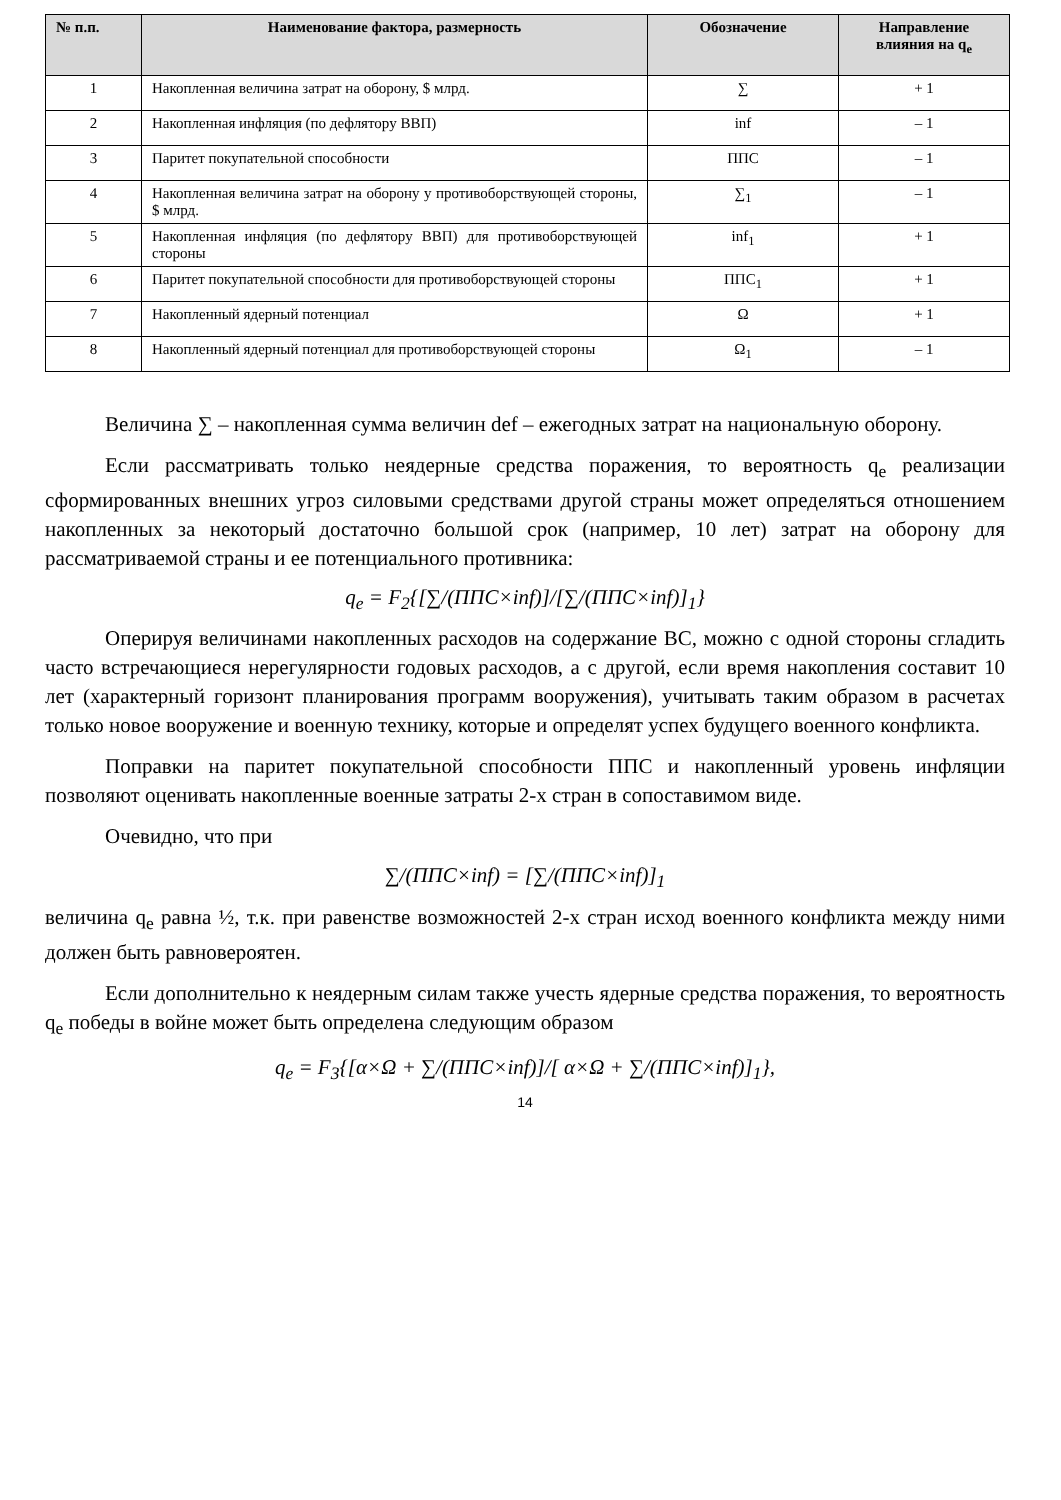| № п.п. | Наименование фактора, размерность | Обозначение | Направление влияния на q<sub>e</sub> |
| --- | --- | --- | --- |
| 1 | Накопленная величина затрат на оборону, $ млрд. | ∑ | + 1 |
| 2 | Накопленная инфляция (по дефлятору ВВП) | inf | – 1 |
| 3 | Паритет покупательной способности | ППС | – 1 |
| 4 | Накопленная величина затрат на оборону у противоборствующей стороны, $ млрд. | ∑<sub>1</sub> | – 1 |
| 5 | Накопленная инфляция (по дефлятору ВВП) для противоборствующей стороны | inf<sub>1</sub> | + 1 |
| 6 | Паритет покупательной способности для противоборствующей стороны | ППС<sub>1</sub> | + 1 |
| 7 | Накопленный ядерный потенциал | Ω | + 1 |
| 8 | Накопленный ядерный потенциал для противоборствующей стороны | Ω<sub>1</sub> | – 1 |
Величина ∑ – накопленная сумма величин def – ежегодных затрат на национальную оборону.
Если рассматривать только неядерные средства поражения, то вероятность q<sub>e</sub> реализации сформированных внешних угроз силовыми средствами другой страны может определяться отношением накопленных за некоторый достаточно большой срок (например, 10 лет) затрат на оборону для рассматриваемой страны и ее потенциального противника:
q<sub>e</sub> = F<sub>2</sub>{[∑/(ППС×inf)]/[∑/(ППС×inf)]<sub>1</sub>}
Оперируя величинами накопленных расходов на содержание ВС, можно с одной стороны сгладить часто встречающиеся нерегулярности годовых расходов, а с другой, если время накопления составит 10 лет (характерный горизонт планирования программ вооружения), учитывать таким образом в расчетах только новое вооружение и военную технику, которые и определят успех будущего военного конфликта.
Поправки на паритет покупательной способности ППС и накопленный уровень инфляции позволяют оценивать накопленные военные затраты 2-х стран в сопоставимом виде.
Очевидно, что при
∑/(ППС×inf) = [∑/(ППС×inf)]<sub>1</sub>
величина q<sub>e</sub> равна ½, т.к. при равенстве возможностей 2-х стран исход военного конфликта между ними должен быть равновероятен.
Если дополнительно к неядерным силам также учесть ядерные средства поражения, то вероятность q<sub>e</sub> победы в войне может быть определена следующим образом
q<sub>e</sub> = F<sub>3</sub>{[α×Ω + ∑/(ППС×inf)]/[ α×Ω + ∑/(ППС×inf)]<sub>1</sub>},
14